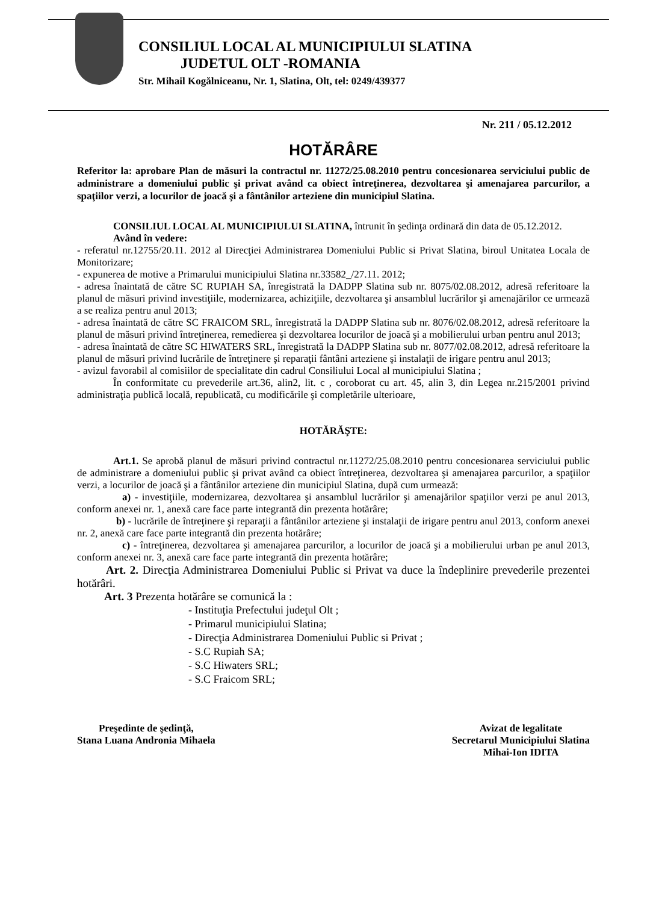CONSILIUL LOCAL AL MUNICIPIULUI SLATINA
JUDETUL OLT -ROMANIA
Str. Mihail Kogălniceanu, Nr. 1, Slatina, Olt, tel: 0249/439377
Nr. 211 / 05.12.2012
HOTĂRÂRE
Referitor la: aprobare Plan de măsuri la contractul nr. 11272/25.08.2010 pentru concesionarea serviciului public de administrare a domeniului public şi privat având ca obiect întreţinerea, dezvoltarea şi amenajarea parcurilor, a spaţiilor verzi, a locurilor de joacă şi a fântânilor arteziene din municipiul Slatina.
CONSILIUL LOCAL AL MUNICIPIULUI SLATINA, întrunit în şedinţa ordinară din data de 05.12.2012.
Având în vedere:
- referatul nr.12755/20.11. 2012 al Direcţiei Administrarea Domeniului Public si Privat Slatina, biroul Unitatea Locala de Monitorizare;
- expunerea de motive a Primarului municipiului Slatina nr.33582_/27.11. 2012;
- adresa înaintată de către SC RUPIAH SA, înregistrată la DADPP Slatina sub nr. 8075/02.08.2012, adresă referitoare la planul de măsuri privind investiţiile, modernizarea, achiziţiile, dezvoltarea şi ansamblul lucrărilor şi amenajărilor ce urmează a se realiza pentru anul 2013;
- adresa înaintată de către SC FRAICOM SRL, înregistrată la DADPP Slatina sub nr. 8076/02.08.2012, adresă referitoare la planul de măsuri privind întreţinerea, remedierea şi dezvoltarea locurilor de joacă şi a mobilierului urban pentru anul 2013;
- adresa înaintată de către SC HIWATERS SRL, înregistrată la DADPP Slatina sub nr. 8077/02.08.2012, adresă referitoare la planul de măsuri privind lucrările de întreţinere şi reparaţii fântâni arteziene şi instalaţii de irigare pentru anul 2013;
- avizul favorabil al comisiilor de specialitate din cadrul Consiliului Local al municipiului Slatina ;
În conformitate cu prevederile art.36, alin2, lit. c , coroborat cu art. 45, alin 3, din Legea nr.215/2001 privind administraţia publică locală, republicată, cu modificările şi completările ulterioare,
HOTĂRĂŞTE:
Art.1. Se aprobă planul de măsuri privind contractul nr.11272/25.08.2010 pentru concesionarea serviciului public de administrare a domeniului public şi privat având ca obiect întreţinerea, dezvoltarea şi amenajarea parcurilor, a spaţiilor verzi, a locurilor de joacă şi a fântânilor arteziene din municipiul Slatina, după cum urmează:
a) - investiţiile, modernizarea, dezvoltarea şi ansamblul lucrărilor şi amenajărilor spaţiilor verzi pe anul 2013, conform anexei nr. 1, anexă care face parte integrantă din prezenta hotărâre;
b) - lucrările de întreţinere şi reparaţii a fântânilor arteziene şi instalaţii de irigare pentru anul 2013, conform anexei nr. 2, anexă care face parte integrantă din prezenta hotărâre;
c) - întreţinerea, dezvoltarea şi amenajarea parcurilor, a locurilor de joacă şi a mobilierului urban pe anul 2013, conform anexei nr. 3, anexă care face parte integrantă din prezenta hotărâre;
Art. 2. Direcţia Administrarea Domeniului Public si Privat va duce la îndeplinire prevederile prezentei hotărâri.
Art. 3 Prezenta hotărâre se comunică la :
- Instituţia Prefectului judeţul Olt ;
- Primarul municipiului Slatina;
- Direcţia Administrarea Domeniului Public si Privat ;
- S.C Rupiah SA;
- S.C Hiwaters SRL;
- S.C Fraicom SRL;
Preşedinte de şedinţă,
Stana Luana Andronia Mihaela
Avizat de legalitate
Secretarul Municipiului Slatina
Mihai-Ion IDITA